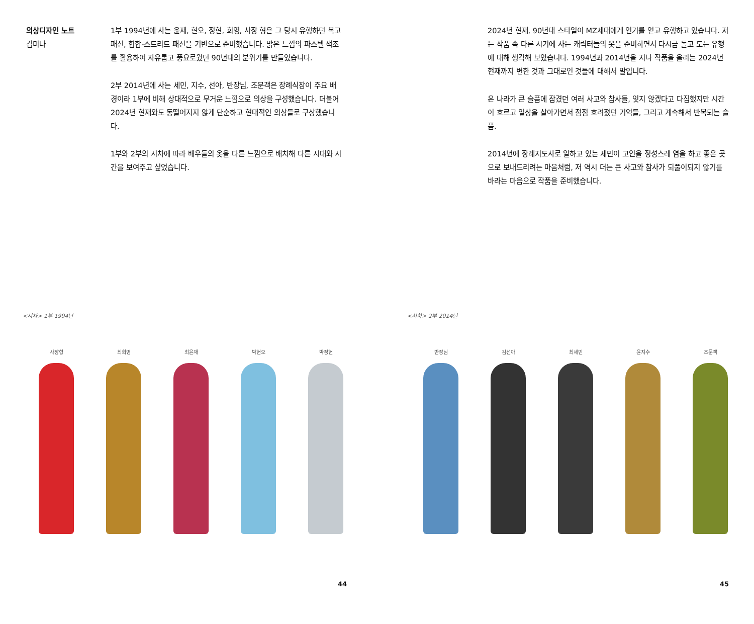의상디자인 노트
김미나
1부 1994년에 사는 윤재, 현오, 정현, 희영, 사장 형은 그 당시 유행하던 복고 패션, 힙합-스트리트 패션을 기반으로 준비했습니다. 밝은 느낌의 파스텔 색조를 활용하여 자유롭고 풍요로웠던 90년대의 분위기를 만들었습니다.
2부 2014년에 사는 세민, 지수, 선아, 반장님, 조문객은 장례식장이 주요 배경이라 1부에 비해 상대적으로 무거운 느낌으로 의상을 구성했습니다. 더불어 2024년 현재와도 동떨어지지 않게 단순하고 현대적인 의상들로 구상했습니다.
1부와 2부의 시차에 따라 배우들의 옷을 다른 느낌으로 배치해 다른 시대와 시간을 보여주고 싶었습니다.
<시차> 1부 1994년
사장형
최희영
최윤재
박현오
박정현
44
2024년 현재, 90년대 스타일이 MZ세대에게 인기를 얻고 유행하고 있습니다. 저는 작품 속 다른 시기에 사는 캐릭터들의 옷을 준비하면서 다시금 돌고 도는 유행에 대해 생각해 보았습니다. 1994년과 2014년을 지나 작품을 올리는 2024년 현재까지 변한 것과 그대로인 것들에 대해서 말입니다.
온 나라가 큰 슬픔에 잠겼던 여러 사고와 참사들, 잊지 않겠다고 다짐했지만 시간이 흐르고 일상을 살아가면서 점점 흐려졌던 기억들, 그리고 계속해서 반복되는 슬픔.
2014년에 장례지도사로 일하고 있는 세민이 고인을 정성스레 염을 하고 좋은 곳으로 보내드리려는 마음처럼, 저 역시 더는 큰 사고와 참사가 되풀이되지 않기를 바라는 마음으로 작품을 준비했습니다.
<시차> 2부 2014년
반장님
김선아
최세민
윤지수
조문객
45